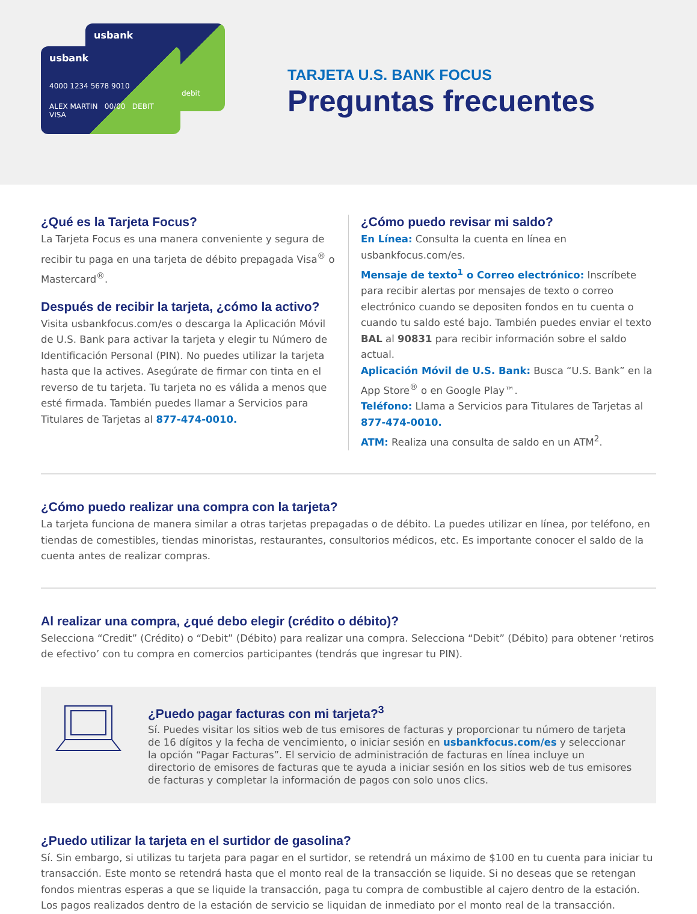usbank
debit
usbank
4000 1234 5678 9010
ALEX MARTIN 00/00 DEBIT VISA
TARJETA U.S. BANK FOCUS
Preguntas frecuentes
¿Qué es la Tarjeta Focus?
La Tarjeta Focus es una manera conveniente y segura de recibir tu paga en una tarjeta de débito prepagada Visa<sup>®</sup> o Mastercard<sup>®</sup>.
Después de recibir la tarjeta, ¿cómo la activo?
Visita usbankfocus.com/es o descarga la Aplicación Móvil de U.S. Bank para activar la tarjeta y elegir tu Número de Identificación Personal (PIN). No puedes utilizar la tarjeta hasta que la actives. Asegúrate de firmar con tinta en el reverso de tu tarjeta. Tu tarjeta no es válida a menos que esté firmada. También puedes llamar a Servicios para Titulares de Tarjetas al 877-474-0010.
¿Cómo puedo revisar mi saldo?
En Línea: Consulta la cuenta en línea en usbankfocus.com/es.
Mensaje de texto<sup>1</sup> o Correo electrónico: Inscríbete para recibir alertas por mensajes de texto o correo electrónico cuando se depositen fondos en tu cuenta o cuando tu saldo esté bajo. También puedes enviar el texto BAL al 90831 para recibir información sobre el saldo actual.
Aplicación Móvil de U.S. Bank: Busca “U.S. Bank” en la App Store<sup>®</sup> o en Google Play™.
Teléfono: Llama a Servicios para Titulares de Tarjetas al 877-474-0010.
ATM: Realiza una consulta de saldo en un ATM<sup>2</sup>.
¿Cómo puedo realizar una compra con la tarjeta?
La tarjeta funciona de manera similar a otras tarjetas prepagadas o de débito. La puedes utilizar en línea, por teléfono, en tiendas de comestibles, tiendas minoristas, restaurantes, consultorios médicos, etc. Es importante conocer el saldo de la cuenta antes de realizar compras.
Al realizar una compra, ¿qué debo elegir (crédito o débito)?
Selecciona “Credit” (Crédito) o “Debit” (Débito) para realizar una compra. Selecciona “Debit” (Débito) para obtener ‘retiros de efectivo’ con tu compra en comercios participantes (tendrás que ingresar tu PIN).
¿Puedo pagar facturas con mi tarjeta?<sup>3</sup>
Sí. Puedes visitar los sitios web de tus emisores de facturas y proporcionar tu número de tarjeta de 16 dígitos y la fecha de vencimiento, o iniciar sesión en usbankfocus.com/es y seleccionar la opción “Pagar Facturas”. El servicio de administración de facturas en línea incluye un directorio de emisores de facturas que te ayuda a iniciar sesión en los sitios web de tus emisores de facturas y completar la información de pagos con solo unos clics.
¿Puedo utilizar la tarjeta en el surtidor de gasolina?
Sí. Sin embargo, si utilizas tu tarjeta para pagar en el surtidor, se retendrá un máximo de $100 en tu cuenta para iniciar tu transacción. Este monto se retendrá hasta que el monto real de la transacción se liquide. Si no deseas que se retengan fondos mientras esperas a que se liquide la transacción, paga tu compra de combustible al cajero dentro de la estación. Los pagos realizados dentro de la estación de servicio se liquidan de inmediato por el monto real de la transacción.